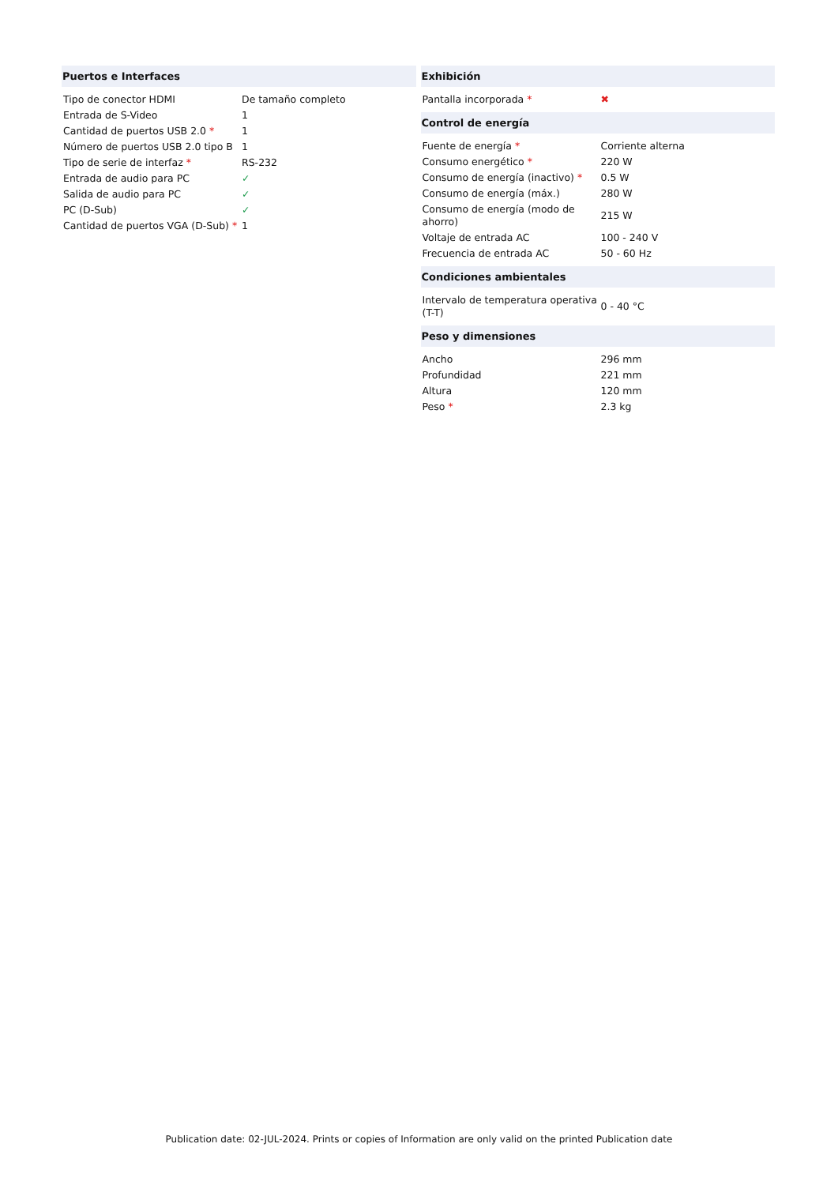| Puertos e Interfaces | |
| --- | --- |
| Tipo de conector HDMI | De tamaño completo |
| Entrada de S-Video | 1 |
| Cantidad de puertos USB 2.0 * | 1 |
| Número de puertos USB 2.0 tipo B | 1 |
| Tipo de serie de interfaz * | RS-232 |
| Entrada de audio para PC | ✓ |
| Salida de audio para PC | ✓ |
| PC (D-Sub) | ✓ |
| Cantidad de puertos VGA (D-Sub) * | 1 |
| Exhibición | |
| --- | --- |
| Pantalla incorporada * | ✖ |
| Control de energía | |
| Fuente de energía * | Corriente alterna |
| Consumo energético * | 220 W |
| Consumo de energía (inactivo) * | 0.5 W |
| Consumo de energía (máx.) | 280 W |
| Consumo de energía (modo de ahorro) | 215 W |
| Voltaje de entrada AC | 100 - 240 V |
| Frecuencia de entrada AC | 50 - 60 Hz |
| Condiciones ambientales | |
| Intervalo de temperatura operativa (T-T) | 0 - 40 °C |
| Peso y dimensiones | |
| Ancho | 296 mm |
| Profundidad | 221 mm |
| Altura | 120 mm |
| Peso * | 2.3 kg |
Publication date: 02-JUL-2024. Prints or copies of Information are only valid on the printed Publication date